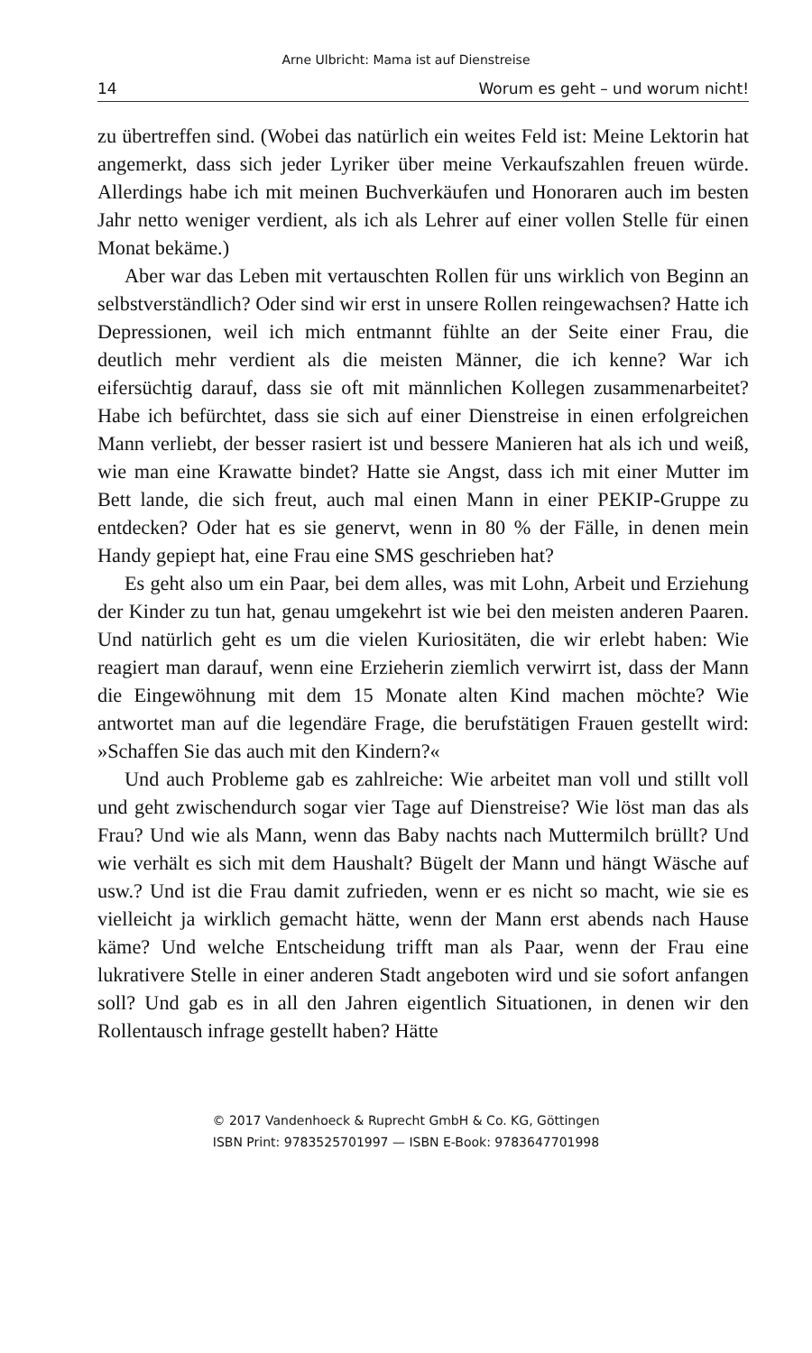Arne Ulbricht: Mama ist auf Dienstreise
14 Worum es geht – und worum nicht!
zu übertreffen sind. (Wobei das natürlich ein weites Feld ist: Meine Lektorin hat angemerkt, dass sich jeder Lyriker über meine Verkaufszahlen freuen würde. Allerdings habe ich mit meinen Buchverkäufen und Honoraren auch im besten Jahr netto weniger verdient, als ich als Lehrer auf einer vollen Stelle für einen Monat bekäme.)
Aber war das Leben mit vertauschten Rollen für uns wirklich von Beginn an selbstverständlich? Oder sind wir erst in unsere Rollen reingewachsen? Hatte ich Depressionen, weil ich mich entmannt fühlte an der Seite einer Frau, die deutlich mehr verdient als die meisten Männer, die ich kenne? War ich eifersüchtig darauf, dass sie oft mit männlichen Kollegen zusammenarbeitet? Habe ich befürchtet, dass sie sich auf einer Dienstreise in einen erfolgreichen Mann verliebt, der besser rasiert ist und bessere Manieren hat als ich und weiß, wie man eine Krawatte bindet? Hatte sie Angst, dass ich mit einer Mutter im Bett lande, die sich freut, auch mal einen Mann in einer PEKIP-Gruppe zu entdecken? Oder hat es sie genervt, wenn in 80 % der Fälle, in denen mein Handy gepiept hat, eine Frau eine SMS geschrieben hat?
Es geht also um ein Paar, bei dem alles, was mit Lohn, Arbeit und Erziehung der Kinder zu tun hat, genau umgekehrt ist wie bei den meisten anderen Paaren. Und natürlich geht es um die vielen Kuriositäten, die wir erlebt haben: Wie reagiert man darauf, wenn eine Erzieherin ziemlich verwirrt ist, dass der Mann die Eingewöhnung mit dem 15 Monate alten Kind machen möchte? Wie antwortet man auf die legendäre Frage, die berufstätigen Frauen gestellt wird: »Schaffen Sie das auch mit den Kindern?«
Und auch Probleme gab es zahlreiche: Wie arbeitet man voll und stillt voll und geht zwischendurch sogar vier Tage auf Dienstreise? Wie löst man das als Frau? Und wie als Mann, wenn das Baby nachts nach Muttermilch brüllt? Und wie verhält es sich mit dem Haushalt? Bügelt der Mann und hängt Wäsche auf usw.? Und ist die Frau damit zufrieden, wenn er es nicht so macht, wie sie es vielleicht ja wirklich gemacht hätte, wenn der Mann erst abends nach Hause käme? Und welche Entscheidung trifft man als Paar, wenn der Frau eine lukrativere Stelle in einer anderen Stadt angeboten wird und sie sofort anfangen soll? Und gab es in all den Jahren eigentlich Situationen, in denen wir den Rollentausch infrage gestellt haben? Hätte
© 2017 Vandenhoeck & Ruprecht GmbH & Co. KG, Göttingen
ISBN Print: 9783525701997 — ISBN E-Book: 9783647701998